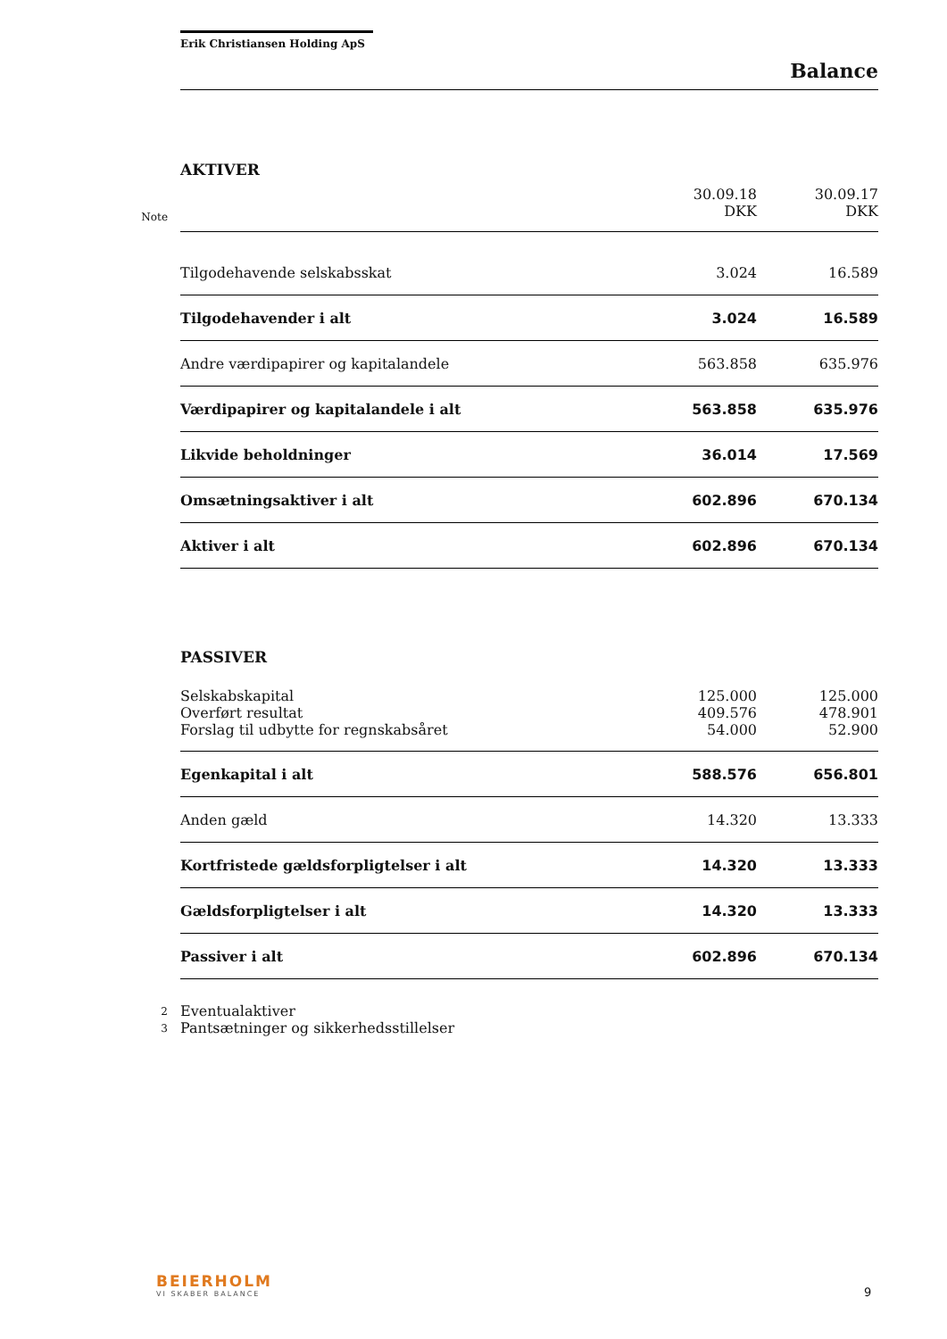Erik Christiansen Holding ApS
Balance
AKTIVER
| | | 30.09.18 | 30.09.17 |
| Note | | DKK | DKK |
| | Tilgodehavende selskabsskat | 3.024 | 16.589 |
| | Tilgodehavender i alt | 3.024 | 16.589 |
| | Andre værdipapirer og kapitalandele | 563.858 | 635.976 |
| | Værdipapirer og kapitalandele i alt | 563.858 | 635.976 |
| | Likvide beholdninger | 36.014 | 17.569 |
| | Omsætningsaktiver i alt | 602.896 | 670.134 |
| | Aktiver i alt | 602.896 | 670.134 |
PASSIVER
| | Selskabskapital | 125.000 | 125.000 |
| | Overført resultat | 409.576 | 478.901 |
| | Forslag til udbytte for regnskabsåret | 54.000 | 52.900 |
| | Egenkapital i alt | 588.576 | 656.801 |
| | Anden gæld | 14.320 | 13.333 |
| | Kortfristede gældsforpligtelser i alt | 14.320 | 13.333 |
| | Gældsforpligtelser i alt | 14.320 | 13.333 |
| | Passiver i alt | 602.896 | 670.134 |
| 2 | Eventualaktiver |
| 3 | Pantsætninger og sikkerhedsstillelser |
BEIERHOLM
VI SKABER BALANCE
9